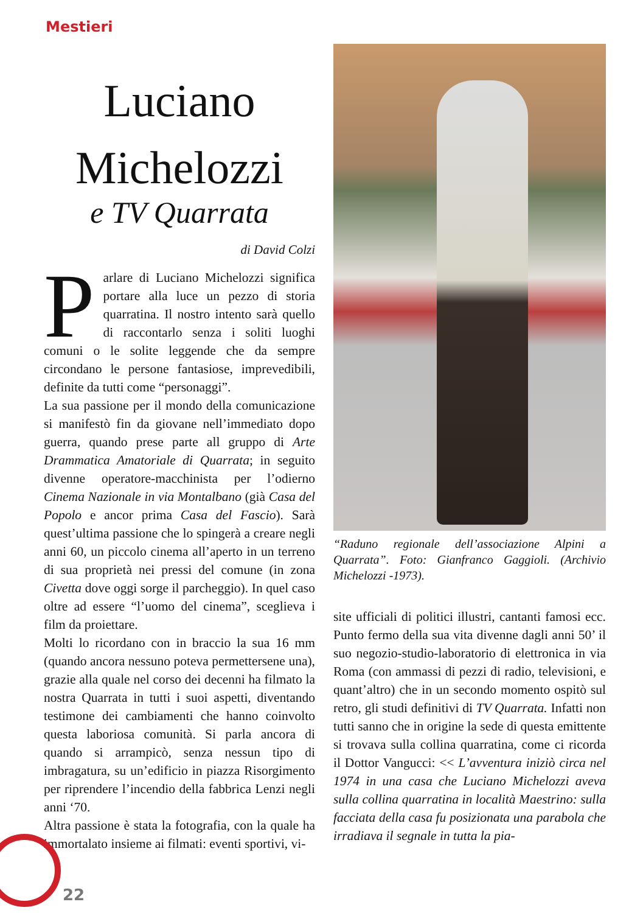Mestieri
Luciano Michelozzi
e TV Quarrata
di David Colzi
Parlare di Luciano Michelozzi significa portare alla luce un pezzo di storia quarratina. Il nostro intento sarà quello di raccontarlo senza i soliti luoghi comuni o le solite leggende che da sempre circondano le persone fantasiose, imprevedibili, definite da tutti come “personaggi”.
La sua passione per il mondo della comunicazione si manifestò fin da giovane nell’immediato dopo guerra, quando prese parte all gruppo di Arte Drammatica Amatoriale di Quarrata; in seguito divenne operatore-macchinista per l’odierno Cinema Nazionale in via Montalbano (già Casa del Popolo e ancor prima Casa del Fascio). Sarà quest’ultima passione che lo spingerà a creare negli anni 60, un piccolo cinema all’aperto in un terreno di sua proprietà nei pressi del comune (in zona Civetta dove oggi sorge il parcheggio). In quel caso oltre ad essere “l’uomo del cinema”, sceglieva i film da proiettare.
Molti lo ricordano con in braccio la sua 16 mm (quando ancora nessuno poteva permettersene una), grazie alla quale nel corso dei decenni ha filmato la nostra Quarrata in tutti i suoi aspetti, diventando testimone dei cambiamenti che hanno coinvolto questa laboriosa comunità. Si parla ancora di quando si arrampicò, senza nessun tipo di imbragatura, su un’edificio in piazza Risorgimento per riprendere l’incendio della fabbrica Lenzi negli anni ‘70.
Altra passione è stata la fotografia, con la quale ha immortalato insieme ai filmati: eventi sportivi, vi-
“Raduno regionale dell’associazione Alpini a Quarrata”. Foto: Gianfranco Gaggioli. (Archivio Michelozzi -1973).
site ufficiali di politici illustri, cantanti famosi ecc. Punto fermo della sua vita divenne dagli anni 50’ il suo negozio-studio-laboratorio di elettronica in via Roma (con ammassi di pezzi di radio, televisioni, e quant’altro) che in un secondo momento ospitò sul retro, gli studi definitivi di TV Quarrata. Infatti non tutti sanno che in origine la sede di questa emittente si trovava sulla collina quarratina, come ci ricorda il Dottor Vangucci: << L’avventura iniziò circa nel 1974 in una casa che Luciano Michelozzi aveva sulla collina quarratina in località Maestrino: sulla facciata della casa fu posizionata una parabola che irradiava il segnale in tutta la pia-
22